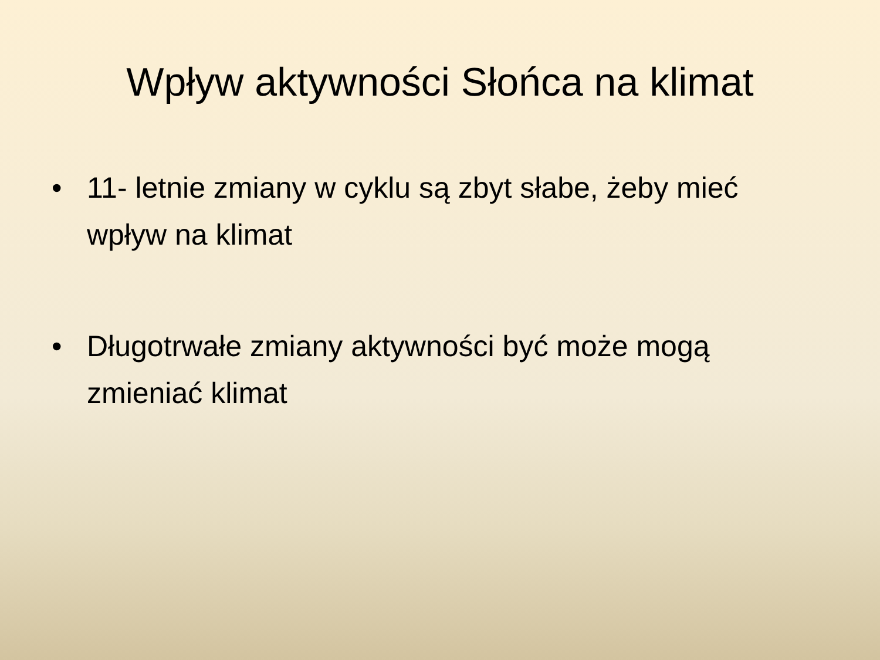Wpływ aktywności Słońca na klimat
• 11- letnie zmiany w cyklu są zbyt słabe, żeby mieć wpływ na klimat
• Długotrwałe zmiany aktywności być może mogą zmieniać klimat